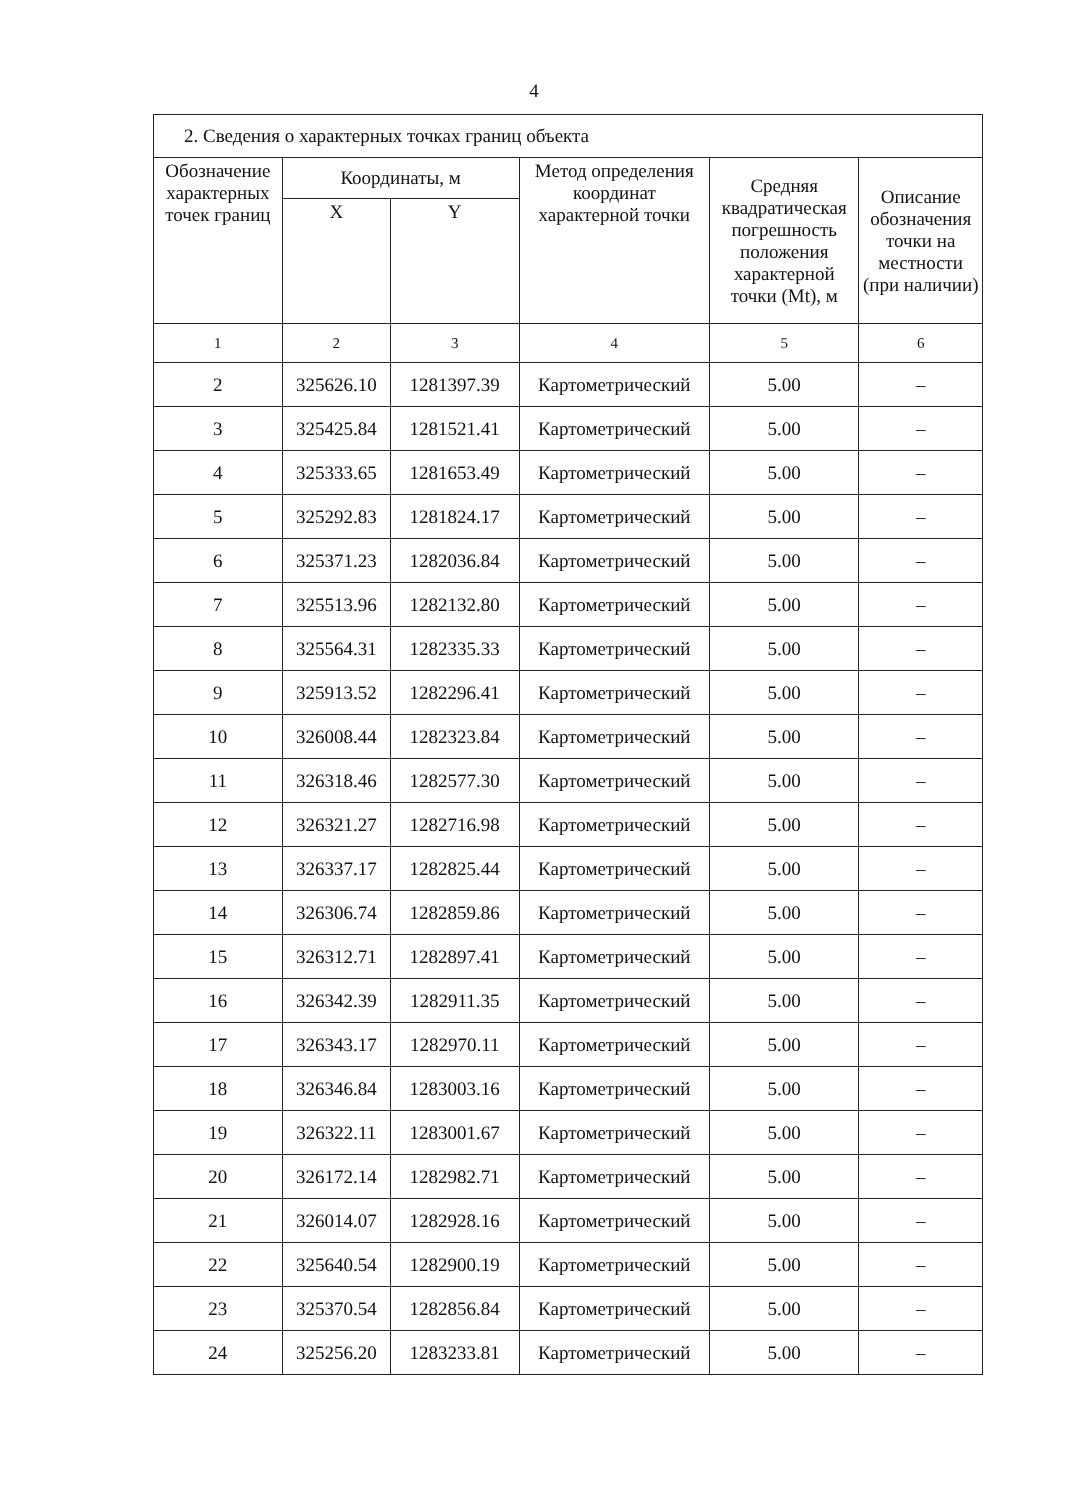4
| 2. Сведения о характерных точках границ объекта | | | | | |
| Обозначение характерных точек границ | Координаты, м | | Метод определения координат характерной точки | Средняя квадратическая погрешность положения характерной точки (Mt), м | Описание обозначения точки на местности (при наличии) |
| | X | Y | | | |
| 1 | 2 | 3 | 4 | 5 | 6 |
| 2 | 325626.10 | 1281397.39 | Картометрический | 5.00 | – |
| 3 | 325425.84 | 1281521.41 | Картометрический | 5.00 | – |
| 4 | 325333.65 | 1281653.49 | Картометрический | 5.00 | – |
| 5 | 325292.83 | 1281824.17 | Картометрический | 5.00 | – |
| 6 | 325371.23 | 1282036.84 | Картометрический | 5.00 | – |
| 7 | 325513.96 | 1282132.80 | Картометрический | 5.00 | – |
| 8 | 325564.31 | 1282335.33 | Картометрический | 5.00 | – |
| 9 | 325913.52 | 1282296.41 | Картометрический | 5.00 | – |
| 10 | 326008.44 | 1282323.84 | Картометрический | 5.00 | – |
| 11 | 326318.46 | 1282577.30 | Картометрический | 5.00 | – |
| 12 | 326321.27 | 1282716.98 | Картометрический | 5.00 | – |
| 13 | 326337.17 | 1282825.44 | Картометрический | 5.00 | – |
| 14 | 326306.74 | 1282859.86 | Картометрический | 5.00 | – |
| 15 | 326312.71 | 1282897.41 | Картометрический | 5.00 | – |
| 16 | 326342.39 | 1282911.35 | Картометрический | 5.00 | – |
| 17 | 326343.17 | 1282970.11 | Картометрический | 5.00 | – |
| 18 | 326346.84 | 1283003.16 | Картометрический | 5.00 | – |
| 19 | 326322.11 | 1283001.67 | Картометрический | 5.00 | – |
| 20 | 326172.14 | 1282982.71 | Картометрический | 5.00 | – |
| 21 | 326014.07 | 1282928.16 | Картометрический | 5.00 | – |
| 22 | 325640.54 | 1282900.19 | Картометрический | 5.00 | – |
| 23 | 325370.54 | 1282856.84 | Картометрический | 5.00 | – |
| 24 | 325256.20 | 1283233.81 | Картометрический | 5.00 | – |